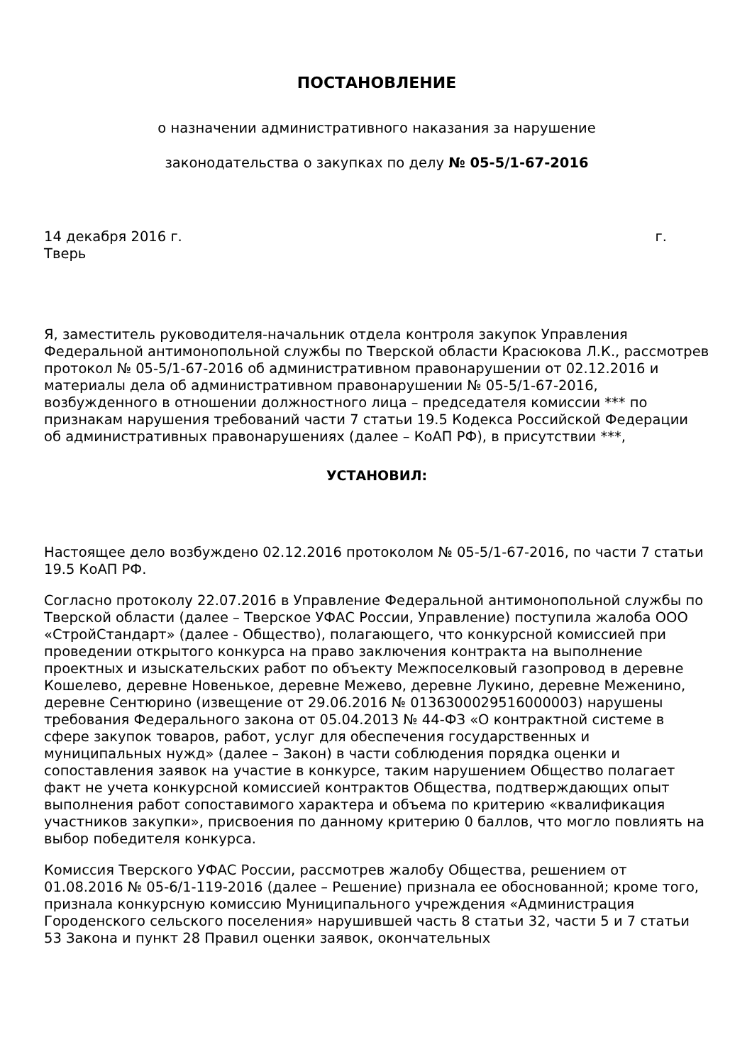ПОСТАНОВЛЕНИЕ
о назначении административного наказания за нарушение
законодательства о закупках по делу № 05-5/1-67-2016
14 декабря 2016 г. г.
Тверь
Я, заместитель руководителя-начальник отдела контроля закупок Управления Федеральной антимонопольной службы по Тверской области Красюкова Л.К., рассмотрев протокол № 05-5/1-67-2016 об административном правонарушении от 02.12.2016 и материалы дела об административном правонарушении № 05-5/1-67-2016, возбужденного в отношении должностного лица – председателя комиссии *** по признакам нарушения требований части 7 статьи 19.5 Кодекса Российской Федерации об административных правонарушениях (далее – КоАП РФ), в присутствии ***,
УСТАНОВИЛ:
Настоящее дело возбуждено 02.12.2016 протоколом № 05-5/1-67-2016, по части 7 статьи 19.5 КоАП РФ.
Согласно протоколу 22.07.2016 в Управление Федеральной антимонопольной службы по Тверской области (далее – Тверское УФАС России, Управление) поступила жалоба ООО «СтройСтандарт» (далее - Общество), полагающего, что конкурсной комиссией при проведении открытого конкурса на право заключения контракта на выполнение проектных и изыскательских работ по объекту Межпоселковый газопровод в деревне Кошелево, деревне Новенькое, деревне Межево, деревне Лукино, деревне Меженино, деревне Сентюрино (извещение от 29.06.2016 № 0136300029516000003) нарушены требования Федерального закона от 05.04.2013 № 44-ФЗ «О контрактной системе в сфере закупок товаров, работ, услуг для обеспечения государственных и муниципальных нужд» (далее – Закон) в части соблюдения порядка оценки и сопоставления заявок на участие в конкурсе, таким нарушением Общество полагает факт не учета конкурсной комиссией контрактов Общества, подтверждающих опыт выполнения работ сопоставимого характера и объема по критерию «квалификация участников закупки», присвоения по данному критерию 0 баллов, что могло повлиять на выбор победителя конкурса.
Комиссия Тверского УФАС России, рассмотрев жалобу Общества, решением от 01.08.2016 № 05-6/1-119-2016 (далее – Решение) признала ее обоснованной; кроме того, признала конкурсную комиссию Муниципального учреждения «Администрация Городенского сельского поселения» нарушившей часть 8 статьи 32, части 5 и 7 статьи 53 Закона и пункт 28 Правил оценки заявок, окончательных